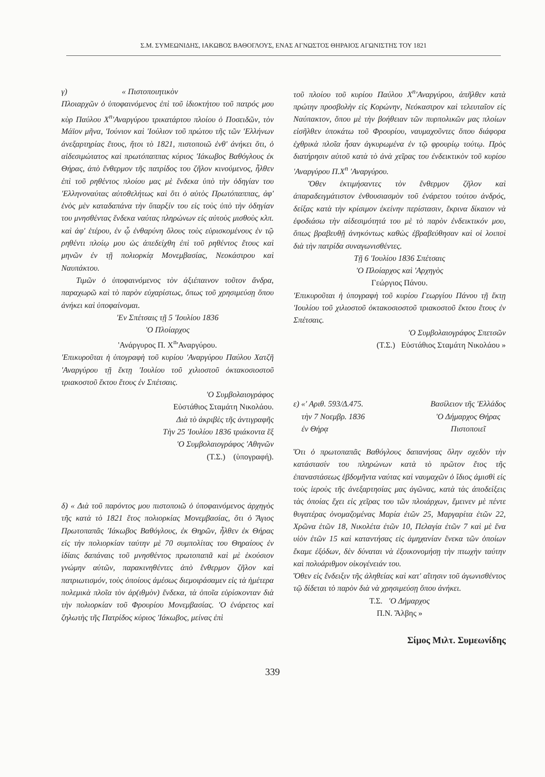Σ.Μ. ΣΥΜΕΩΝΙΔΗΣ, ΙΑΚΩΒΟΣ ΒΑΘΟΓΛΟΥΣ, ΕΝΑΣ ΑΓΝΩΣΤΟΣ ΘΗΡΑΙΟΣ ΑΓΩΝΙΣΤΗΣ ΤΟΥ 1821
γ) « Πιστοποιητικὸν
Πλοιαρχῶν ὁ ὑποφαινόμενος ἐπὶ τοῦ ἰδιοκτήτου τοῦ πατρός μου κὺρ Παύλου Χ<sup>n</sup>'Αναργύρου τρικατάρτου πλοίου ὁ Ποσειδῶν, τὸν Μάϊον μῆνα, 'Ιούνιον καὶ 'Ιούλιον τοῦ πρώτου τῆς τῶν 'Ελλήνων ἀνεξαρτηρίας ἔτους, ἤτοι τὸ 1821, πιστοποιῶ ἐνθ' ἀνήκει ὅτι, ὁ αἰδεσιμώτατος καὶ πρωτόπαππας κύριος 'Ιάκωβος Βαθόγλους ἐκ Θήρας, ἀπὸ ἔνθερμον τῆς πατρίδος του ζῆλον κινούμενος, ἦλθεν ἐπὶ τοῦ ρηθέντος πλοίου μας μὲ ἕνδεκα ὑπὸ τὴν ὁδηγίαν του 'Ελληνοναύτας αὐτοθελήτως καὶ ὅτι ὁ αὐτὸς Πρωτόπαππας, ἀφ' ἑνὸς μὲν καταδαπάνα τὴν ὕπαρξίν του εἰς τοὺς ὑπὸ τὴν ὁδηγίαν του μνησθέντας ἕνδεκα ναύτας πληρώνων εἰς αὐτοὺς μισθοὺς κλπ. καὶ ἀφ' ἑτέρου, ἐν ᾧ ἐνθαρύνη ὅλους τοὺς εὑρισκομένους ἐν τῷ ρηθέντι πλοίῳ μου ὡς ἀπεδείχθη ἐπὶ τοῦ ρηθέντος ἔτους καὶ μηνῶν ἐν τῇ πολιορκίᾳ Μονεμβασίας, Νεοκάστρου καὶ Ναυπάκτου.
Τιμῶν ὁ ὑποφαινόμενος τὸν ἀξιέπαινον τοῦτον ἄνδρα, παραχωρῶ καὶ τὸ παρὸν εὐχαρίστως, ὅπως τοῦ χρησιμεύσῃ ὅπου ἀνήκει καὶ ὑποφαίνομαι.
'Εν Σπέτσαις τῇ 5 'Ιουλίου 1836
'Ο Πλοίαρχος
'Ανάργυρος Π. Χ<sup>n</sup>'Αναργύρου.
'Επικυροῦται ἡ ὑπογραφὴ τοῦ κυρίου 'Αναργύρου Παύλου Χατζῆ 'Αναργύρου τῇ ἕκτῃ 'Ιουλίου τοῦ χιλιοστοῦ ὀκτακοσιοστοῦ τριακοστοῦ ἕκτου ἔτους ἐν Σπέτσαις.
'Ο Συμβολαιογράφος
Εὐστάθιος Σταμάτη Νικολάου.
Διὰ τὸ ἀκριβὲς τῆς ἀντιγραφῆς
Τὴν 25 'Ιουλίου 1836 τριάκοντα ἓξ
'Ο Συμβολαιογράφος 'Αθηνῶν
(Τ.Σ.) (ὑπογραφή).
δ) « Διὰ τοῦ παρόντος μου πιστοποιῶ ὁ ὑποφαινόμενος ἀρχηγὸς τῆς κατὰ τὸ 1821 ἔτος πολιορκίας Μονεμβασίας, ὅτι ὁ Ἅγιος Πρωτοπαπᾶς 'Ιάκωβος Βαθόγλους, ἐκ Θηρῶν, ἦλθεν ἐκ Θήρας εἰς τὴν πολιορκίαν ταύτην μὲ 70 συμπολίτας του Θηραίους ἐν ἰδίαις δαπάναις τοῦ μνησθέντος πρωτοπαπᾶ καὶ μὲ ἑκούσιον γνώμην αὐτῶν, παρακινηθέντες ἀπὸ ἔνθερμον ζῆλον καὶ πατριωτισμόν, τοὺς ὁποίους ἀμέσως διεμοιράσαμεν εἰς τὰ ἡμέτερα πολεμικὰ πλοῖα τὸν ἀρ(ιθμὸν) ἕνδεκα, τὰ ὁποῖα εὑρίσκονταν διὰ τὴν πολιορκίαν τοῦ Φρουρίου Μονεμβασίας. 'Ο ἐνάρετος καὶ ζηλωτὴς τῆς Πατρίδος κύριος 'Ιάκωβος, μείνας ἐπὶ
τοῦ πλοίου τοῦ κυρίου Παύλου Χ<sup>n</sup>'Αναργύρου, ἀπῆλθεν κατὰ πρώτην προσβολὴν εἰς Κορώνην, Νεόκαστρον καὶ τελευταῖον εἰς Ναύπακτον, ὅπου μὲ τὴν βοήθειαν τῶν πυρπολικῶν μας πλοίων εἰσῆλθεν ὑποκάτω τοῦ Φρουρίου, ναυμαχοῦντες ὅπου διάφορα ἐχθρικὰ πλοῖα ἦσαν ἀγκυρωμένα ἐν τῷ φρουρίῳ τούτῳ. Πρὸς διατήρησιν αὐτοῦ κατὰ τὸ ἀνὰ χεῖρας του ἐνδεικτικὸν τοῦ κυρίου 'Αναργύρου Π.Χ<sup>n</sup> 'Αναργύρου.
Ὅθεν ἐκτιμήσαντες τὸν ἔνθερμον ζῆλον καὶ ἀπαραδειγμάτιστον ἐνθουσιασμὸν τοῦ ἐνάρετου τούτου ἀνδρός, δείξας κατὰ τὴν κρίσιμον ἐκείνην περίστασιν, ἔκρινα δίκαιον νὰ ἐφοδιάσω τὴν αἰδεσιμότητά του μὲ τὸ παρὸν ἐνδεικτικόν μου, ὅπως βραβευθῇ ἀνηκόντως καθὼς ἐβραβεύθησαν καὶ οἱ λοιποὶ διὰ τὴν πατρίδα συναγωνισθέντες.
Τῇ 6 'Ιουλίου 1836 Σπέτσαις
'Ο Πλοίαρχος καὶ 'Αρχηγὸς
Γεώργιος Πάνου.
'Επικυροῦται ἡ ὑπογραφὴ τοῦ κυρίου Γεωργίου Πάνου τῇ ἕκτῃ 'Ιουλίου τοῦ χιλιοστοῦ ὀκτακοσιοστοῦ τριακοστοῦ ἕκτου ἔτους ἐν Σπέτσαις.
'Ο Συμβολαιογράφος Σπετσῶν
(Τ.Σ.) Εὐστάθιος Σταμάτη Νικολάου »
ε) «' Αριθ. 593/Δ.475.
τὴν 7 Νοεμβρ. 1836
ἐν Θήρᾳ
Βασίλειον τῆς 'Ελλάδος
'Ο Δήμαρχος Θήρας
Πιστοποιεῖ
Ὅτι ὁ πρωτοπαπᾶς Βαθόγλους δαπανήσας ὅλην σχεδὸν τὴν κατάστασίν του πληρώνων κατὰ τὸ πρῶτον ἔτος τῆς ἐπαναστάσεως ἑβδομῆντα ναύτας καὶ ναυμαχῶν ὁ ἴδιος ἀμισθὶ εἰς τοὺς ἱεροὺς τῆς ἀνεξαρτησίας μας ἀγῶνας, κατὰ τὰς ἀποδείξεις τὰς ὁποίας ἔχει εἰς χεῖρας του τῶν πλοιάρχων, ἔμεινεν μὲ πέντε θυγατέρας ὀνομαζομένας Μαρία ἐτῶν 25, Μαργαρίτα ἐτῶν 22, Χρῶνα ἐτῶν 18, Νικολέτα ἐτῶν 10, Πελαγία ἐτῶν 7 καὶ μὲ ἕνα υἱὸν ἐτῶν 15 καὶ καταντήσας εἰς ἀμηχανίαν ἕνεκα τῶν ὁποίων ἔκαμε ἐξόδων, δὲν δύναται νὰ ἐξοικονομήσῃ τὴν πτωχὴν ταύτην καὶ πολυάριθμον οἰκογένειάν του.
Ὅθεν εἰς ἔνδειξιν τῆς ἀληθείας καὶ κατ' αἴτησιν τοῦ ἀγωνισθέντος τῷ δίδεται τὸ παρὸν διὰ νὰ χρησιμεύσῃ ὅπου ἀνήκει.
Τ.Σ. 'Ο Δήμαρχος
Π.Ν. Ἄλβης »
Σίμος Μιλτ. Συμεωνίδης
339